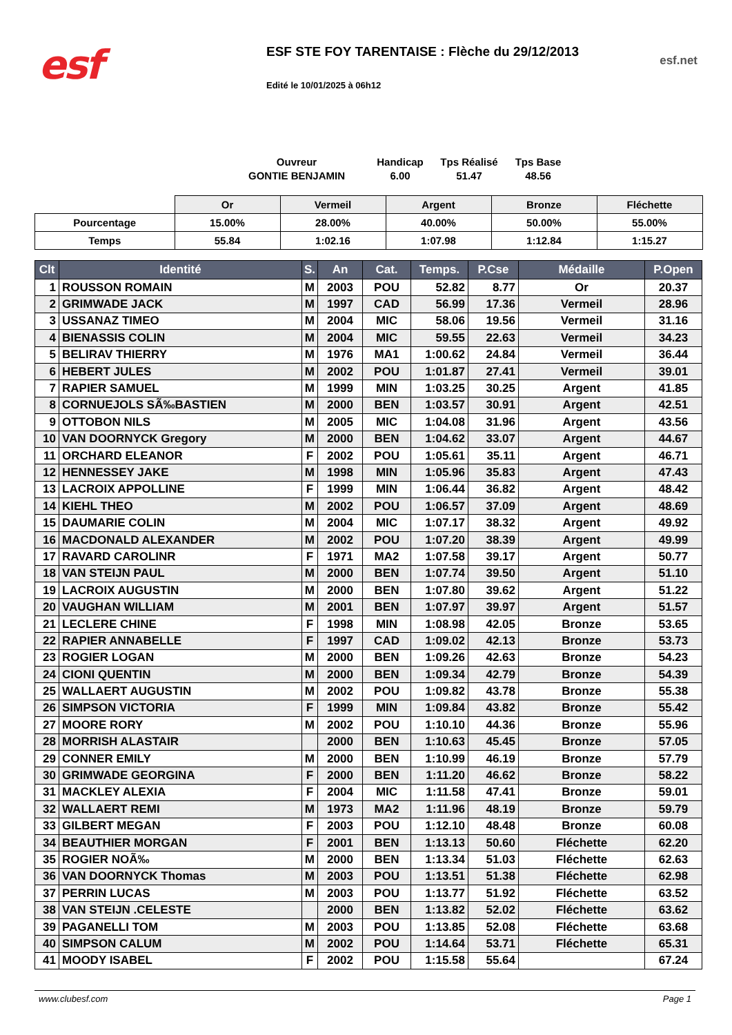esf
ESF STE FOY TARENTAISE : Flèche du 29/12/2013
Edité le 10/01/2025 à 06h12
esf.net
Ouvreur
GONTIE BENJAMIN
Handicap
6.00
Tps Réalisé
51.47
Tps Base
48.56
| | Or | Vermeil | Argent | Bronze | Fléchette |
| Pourcentage | 15.00% | 28.00% | 40.00% | 50.00% | 55.00% |
| Temps | 55.84 | 1:02.16 | 1:07.98 | 1:12.84 | 1:15.27 |
| Clt | Identité | S. | An | Cat. | Temps. | P.Cse | Médaille | P.Open |
| --- | --- | --- | --- | --- | --- | --- | --- | --- |
| 1 | ROUSSON ROMAIN | M | 2003 | POU | 52.82 | 8.77 | Or | 20.37 |
| 2 | GRIMWADE JACK | M | 1997 | CAD | 56.99 | 17.36 | Vermeil | 28.96 |
| 3 | USSANAZ TIMEO | M | 2004 | MIC | 58.06 | 19.56 | Vermeil | 31.16 |
| 4 | BIENASSIS COLIN | M | 2004 | MIC | 59.55 | 22.63 | Vermeil | 34.23 |
| 5 | BELIRAV THIERRY | M | 1976 | MA1 | 1:00.62 | 24.84 | Vermeil | 36.44 |
| 6 | HEBERT JULES | M | 2002 | POU | 1:01.87 | 27.41 | Vermeil | 39.01 |
| 7 | RAPIER SAMUEL | M | 1999 | MIN | 1:03.25 | 30.25 | Argent | 41.85 |
| 8 | CORNUEJOLS SÃ‰BASTIEN | M | 2000 | BEN | 1:03.57 | 30.91 | Argent | 42.51 |
| 9 | OTTOBON NILS | M | 2005 | MIC | 1:04.08 | 31.96 | Argent | 43.56 |
| 10 | VAN DOORNYCK Gregory | M | 2000 | BEN | 1:04.62 | 33.07 | Argent | 44.67 |
| 11 | ORCHARD ELEANOR | F | 2002 | POU | 1:05.61 | 35.11 | Argent | 46.71 |
| 12 | HENNESSEY JAKE | M | 1998 | MIN | 1:05.96 | 35.83 | Argent | 47.43 |
| 13 | LACROIX APPOLLINE | F | 1999 | MIN | 1:06.44 | 36.82 | Argent | 48.42 |
| 14 | KIEHL THEO | M | 2002 | POU | 1:06.57 | 37.09 | Argent | 48.69 |
| 15 | DAUMARIE COLIN | M | 2004 | MIC | 1:07.17 | 38.32 | Argent | 49.92 |
| 16 | MACDONALD ALEXANDER | M | 2002 | POU | 1:07.20 | 38.39 | Argent | 49.99 |
| 17 | RAVARD CAROLINR | F | 1971 | MA2 | 1:07.58 | 39.17 | Argent | 50.77 |
| 18 | VAN STEIJN PAUL | M | 2000 | BEN | 1:07.74 | 39.50 | Argent | 51.10 |
| 19 | LACROIX AUGUSTIN | M | 2000 | BEN | 1:07.80 | 39.62 | Argent | 51.22 |
| 20 | VAUGHAN WILLIAM | M | 2001 | BEN | 1:07.97 | 39.97 | Argent | 51.57 |
| 21 | LECLERE CHINE | F | 1998 | MIN | 1:08.98 | 42.05 | Bronze | 53.65 |
| 22 | RAPIER ANNABELLE | F | 1997 | CAD | 1:09.02 | 42.13 | Bronze | 53.73 |
| 23 | ROGIER LOGAN | M | 2000 | BEN | 1:09.26 | 42.63 | Bronze | 54.23 |
| 24 | CIONI QUENTIN | M | 2000 | BEN | 1:09.34 | 42.79 | Bronze | 54.39 |
| 25 | WALLAERT AUGUSTIN | M | 2002 | POU | 1:09.82 | 43.78 | Bronze | 55.38 |
| 26 | SIMPSON VICTORIA | F | 1999 | MIN | 1:09.84 | 43.82 | Bronze | 55.42 |
| 27 | MOORE RORY | M | 2002 | POU | 1:10.10 | 44.36 | Bronze | 55.96 |
| 28 | MORRISH ALASTAIR | | 2000 | BEN | 1:10.63 | 45.45 | Bronze | 57.05 |
| 29 | CONNER EMILY | M | 2000 | BEN | 1:10.99 | 46.19 | Bronze | 57.79 |
| 30 | GRIMWADE GEORGINA | F | 2000 | BEN | 1:11.20 | 46.62 | Bronze | 58.22 |
| 31 | MACKLEY ALEXIA | F | 2004 | MIC | 1:11.58 | 47.41 | Bronze | 59.01 |
| 32 | WALLAERT REMI | M | 1973 | MA2 | 1:11.96 | 48.19 | Bronze | 59.79 |
| 33 | GILBERT MEGAN | F | 2003 | POU | 1:12.10 | 48.48 | Bronze | 60.08 |
| 34 | BEAUTHIER MORGAN | F | 2001 | BEN | 1:13.13 | 50.60 | Fléchette | 62.20 |
| 35 | ROGIER NOÃ‰ | M | 2000 | BEN | 1:13.34 | 51.03 | Fléchette | 62.63 |
| 36 | VAN DOORNYCK Thomas | M | 2003 | POU | 1:13.51 | 51.38 | Fléchette | 62.98 |
| 37 | PERRIN LUCAS | M | 2003 | POU | 1:13.77 | 51.92 | Fléchette | 63.52 |
| 38 | VAN STEIJN .CELESTE | | 2000 | BEN | 1:13.82 | 52.02 | Fléchette | 63.62 |
| 39 | PAGANELLI TOM | M | 2003 | POU | 1:13.85 | 52.08 | Fléchette | 63.68 |
| 40 | SIMPSON CALUM | M | 2002 | POU | 1:14.64 | 53.71 | Fléchette | 65.31 |
| 41 | MOODY ISABEL | F | 2002 | POU | 1:15.58 | 55.64 | | 67.24 |
www.clubesf.com Page 1